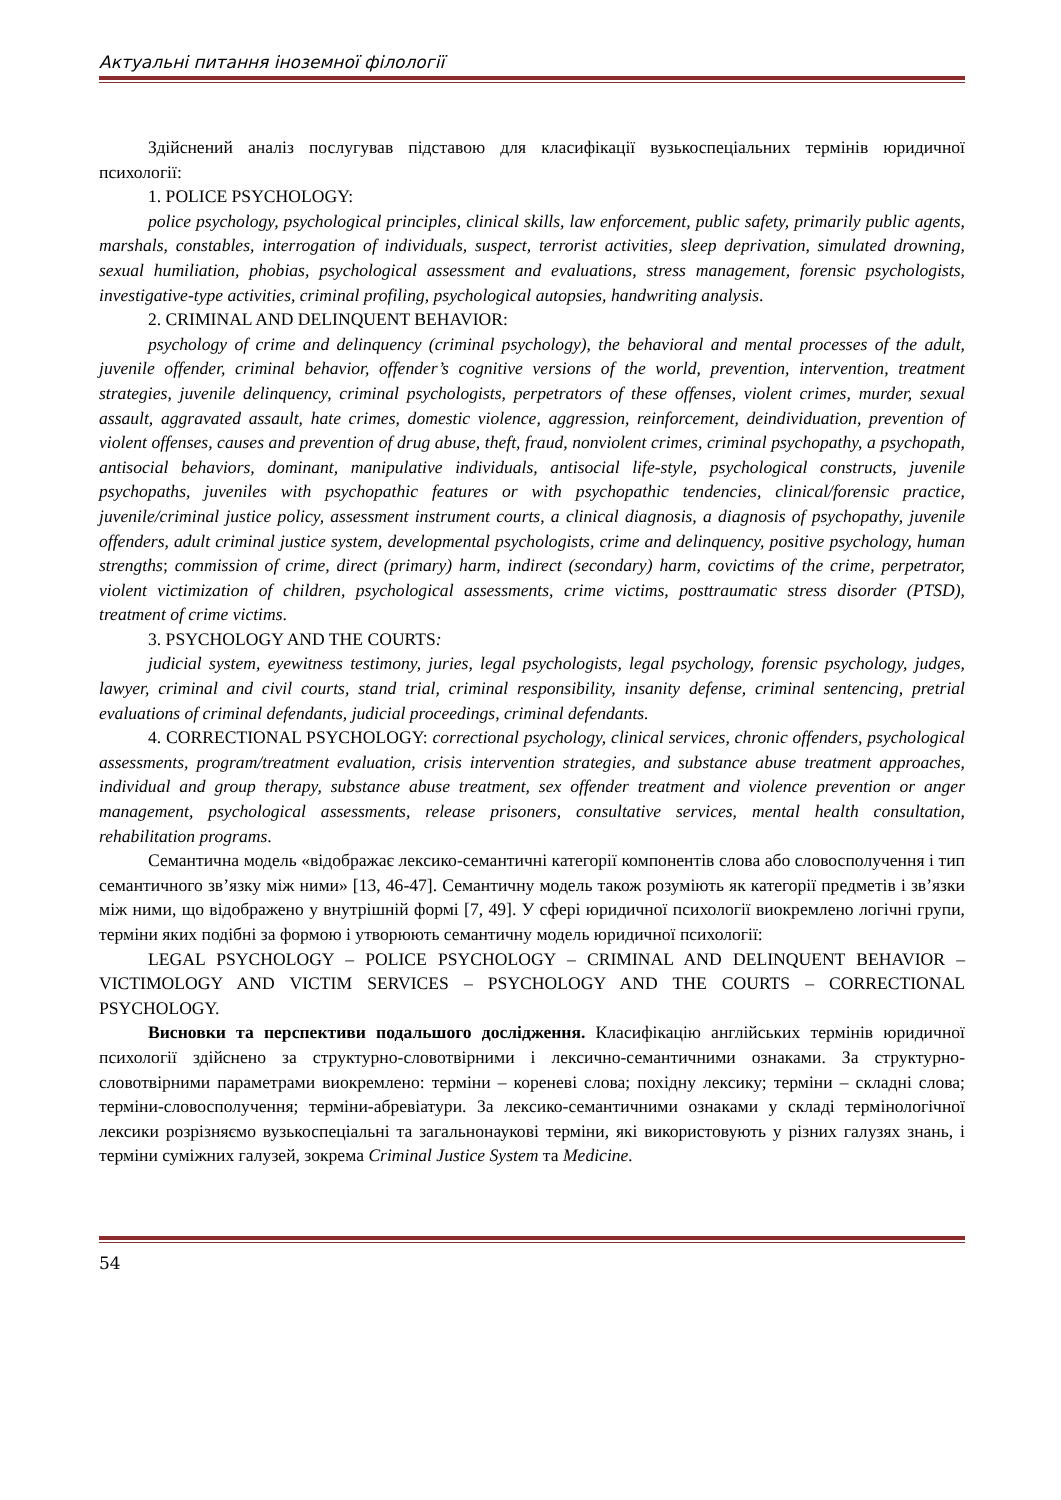Актуальні питання іноземної філології
Здійснений аналіз послугував підставою для класифікації вузькоспеціальних термінів юридичної психології:
1. POLICE PSYCHOLOGY:
police psychology, psychological principles, clinical skills, law enforcement, public safety, primarily public agents, marshals, constables, interrogation of individuals, suspect, terrorist activities, sleep deprivation, simulated drowning, sexual humiliation, phobias, psychological assessment and evaluations, stress management, forensic psychologists, investigative-type activities, criminal profiling, psychological autopsies, handwriting analysis.
2. CRIMINAL AND DELINQUENT BEHAVIOR:
psychology of crime and delinquency (criminal psychology), the behavioral and mental processes of the adult, juvenile offender, criminal behavior, offender’s cognitive versions of the world, prevention, intervention, treatment strategies, juvenile delinquency, criminal psychologists, perpetrators of these offenses, violent crimes, murder, sexual assault, aggravated assault, hate crimes, domestic violence, aggression, reinforcement, deindividuation, prevention of violent offenses, causes and prevention of drug abuse, theft, fraud, nonviolent crimes, criminal psychopathy, a psychopath, antisocial behaviors, dominant, manipulative individuals, antisocial life-style, psychological constructs, juvenile psychopaths, juveniles with psychopathic features or with psychopathic tendencies, clinical/forensic practice, juvenile/criminal justice policy, assessment instrument courts, a clinical diagnosis, a diagnosis of psychopathy, juvenile offenders, adult criminal justice system, developmental psychologists, crime and delinquency, positive psychology, human strengths; commission of crime, direct (primary) harm, indirect (secondary) harm, covictims of the crime, perpetrator, violent victimization of children, psychological assessments, crime victims, posttraumatic stress disorder (PTSD), treatment of crime victims.
3. PSYCHOLOGY AND THE COURTS:
judicial system, eyewitness testimony, juries, legal psychologists, legal psychology, forensic psychology, judges, lawyer, criminal and civil courts, stand trial, criminal responsibility, insanity defense, criminal sentencing, pretrial evaluations of criminal defendants, judicial proceedings, criminal defendants.
4. CORRECTIONAL PSYCHOLOGY: correctional psychology, clinical services, chronic offenders, psychological assessments, program/treatment evaluation, crisis intervention strategies, and substance abuse treatment approaches, individual and group therapy, substance abuse treatment, sex offender treatment and violence prevention or anger management, psychological assessments, release prisoners, consultative services, mental health consultation, rehabilitation programs.
Семантична модель «відображає лексико-семантичні категорії компонентів слова або словосполучення і тип семантичного зв’язку між ними» [13, 46-47]. Семантичну модель також розуміють як категорії предметів і зв’язки між ними, що відображено у внутрішній формі [7, 49]. У сфері юридичної психології виокремлено логічні групи, терміни яких подібні за формою і утворюють семантичну модель юридичної психології:
LEGAL PSYCHOLOGY – POLICE PSYCHOLOGY – CRIMINAL AND DELINQUENT BEHAVIOR – VICTIMOLOGY AND VICTIM SERVICES – PSYCHOLOGY AND THE COURTS – CORRECTIONAL PSYCHOLOGY.
Висновки та перспективи подальшого дослідження. Класифікацію англійських термінів юридичної психології здійснено за структурно-словотвірними і лексично-семантичними ознаками. За структурно-словотвірними параметрами виокремлено: терміни – кореневі слова; похідну лексику; терміни – складні слова; терміни-словосполучення; терміни-абревіатури. За лексико-семантичними ознаками у складі термінологічної лексики розрізняємо вузькоспеціальні та загальнонаукові терміни, які використовують у різних галузях знань, і терміни суміжних галузей, зокрема Criminal Justice System та Medicine.
54